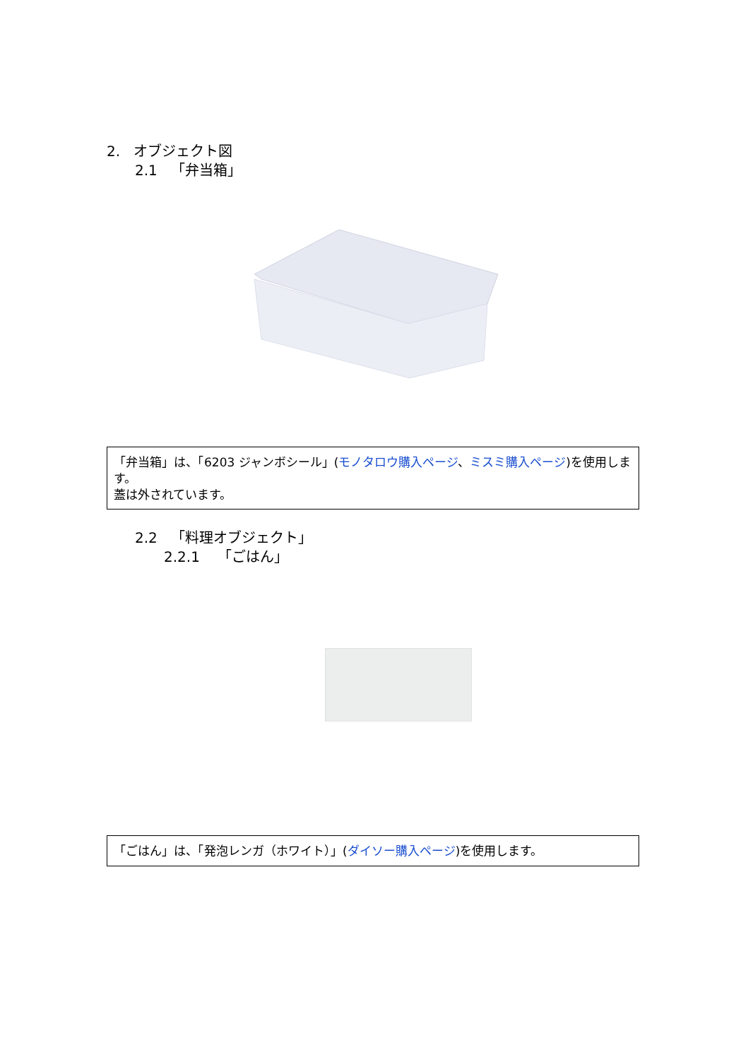2. オブジェクト図
2.1 「弁当箱」
「弁当箱」は、「6203 ジャンボシール」(モノタロウ購入ページ、ミスミ購入ページ)を使用します。
蓋は外されています。
2.2 「料理オブジェクト」
2.2.1 「ごはん」
「ごはん」は、「発泡レンガ（ホワイト）」(ダイソー購入ページ)を使用します。